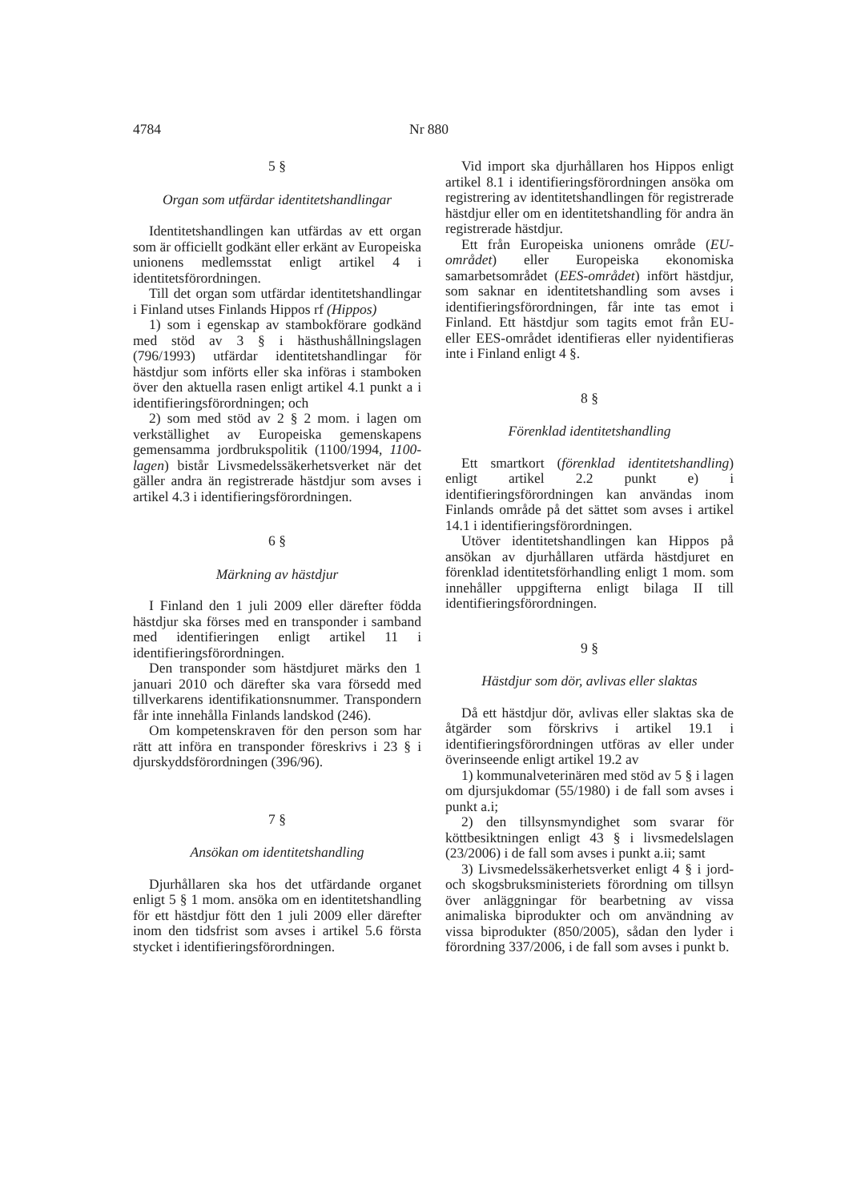4784 Nr 880
5 §
Organ som utfärdar identitetshandlingar
Identitetshandlingen kan utfärdas av ett organ som är officiellt godkänt eller erkänt av Europeiska unionens medlemsstat enligt artikel 4 i identitetsförordningen.
Till det organ som utfärdar identitetshandlingar i Finland utses Finlands Hippos rf (Hippos)
1) som i egenskap av stambokförare godkänd med stöd av 3 § i hästhushållningslagen (796/1993) utfärdar identitetshandlingar för hästdjur som införts eller ska införas i stamboken över den aktuella rasen enligt artikel 4.1 punkt a i identifieringsförordningen; och
2) som med stöd av 2 § 2 mom. i lagen om verkställighet av Europeiska gemenskapens gemensamma jordbrukspolitik (1100/1994, 1100-lagen) bistår Livsmedelssäkerhetsverket när det gäller andra än registrerade hästdjur som avses i artikel 4.3 i identifieringsförordningen.
6 §
Märkning av hästdjur
I Finland den 1 juli 2009 eller därefter födda hästdjur ska förses med en transponder i samband med identifieringen enligt artikel 11 i identifieringsförordningen.
Den transponder som hästdjuret märks den 1 januari 2010 och därefter ska vara försedd med tillverkarens identifikationsnummer. Transpondern får inte innehålla Finlands landskod (246).
Om kompetenskraven för den person som har rätt att införa en transponder föreskrivs i 23 § i djurskyddsförordningen (396/96).
7 §
Ansökan om identitetshandling
Djurhållaren ska hos det utfärdande organet enligt 5 § 1 mom. ansöka om en identitetshandling för ett hästdjur fött den 1 juli 2009 eller därefter inom den tidsfrist som avses i artikel 5.6 första stycket i identifieringsförordningen.
Vid import ska djurhållaren hos Hippos enligt artikel 8.1 i identifieringsförordningen ansöka om registrering av identitetshandlingen för registrerade hästdjur eller om en identitetshandling för andra än registrerade hästdjur.
Ett från Europeiska unionens område (EU-området) eller Europeiska ekonomiska samarbetsområdet (EES-området) infört hästdjur, som saknar en identitetshandling som avses i identifieringsförordningen, får inte tas emot i Finland. Ett hästdjur som tagits emot från EU- eller EES-området identifieras eller nyidentifieras inte i Finland enligt 4 §.
8 §
Förenklad identitetshandling
Ett smartkort (förenklad identitetshandling) enligt artikel 2.2 punkt e) i identifieringsförordningen kan användas inom Finlands område på det sättet som avses i artikel 14.1 i identifieringsförordningen.
Utöver identitetshandlingen kan Hippos på ansökan av djurhållaren utfärda hästdjuret en förenklad identitetsförhandling enligt 1 mom. som innehåller uppgifterna enligt bilaga II till identifieringsförordningen.
9 §
Hästdjur som dör, avlivas eller slaktas
Då ett hästdjur dör, avlivas eller slaktas ska de åtgärder som förskrivs i artikel 19.1 i identifieringsförordningen utföras av eller under överinseende enligt artikel 19.2 av
1) kommunalveterinären med stöd av 5 § i lagen om djursjukdomar (55/1980) i de fall som avses i punkt a.i;
2) den tillsynsmyndighet som svarar för köttbesiktningen enligt 43 § i livsmedelslagen (23/2006) i de fall som avses i punkt a.ii; samt
3) Livsmedelssäkerhetsverket enligt 4 § i jord- och skogsbruksministeriets förordning om tillsyn över anläggningar för bearbetning av vissa animaliska biprodukter och om användning av vissa biprodukter (850/2005), sådan den lyder i förordning 337/2006, i de fall som avses i punkt b.